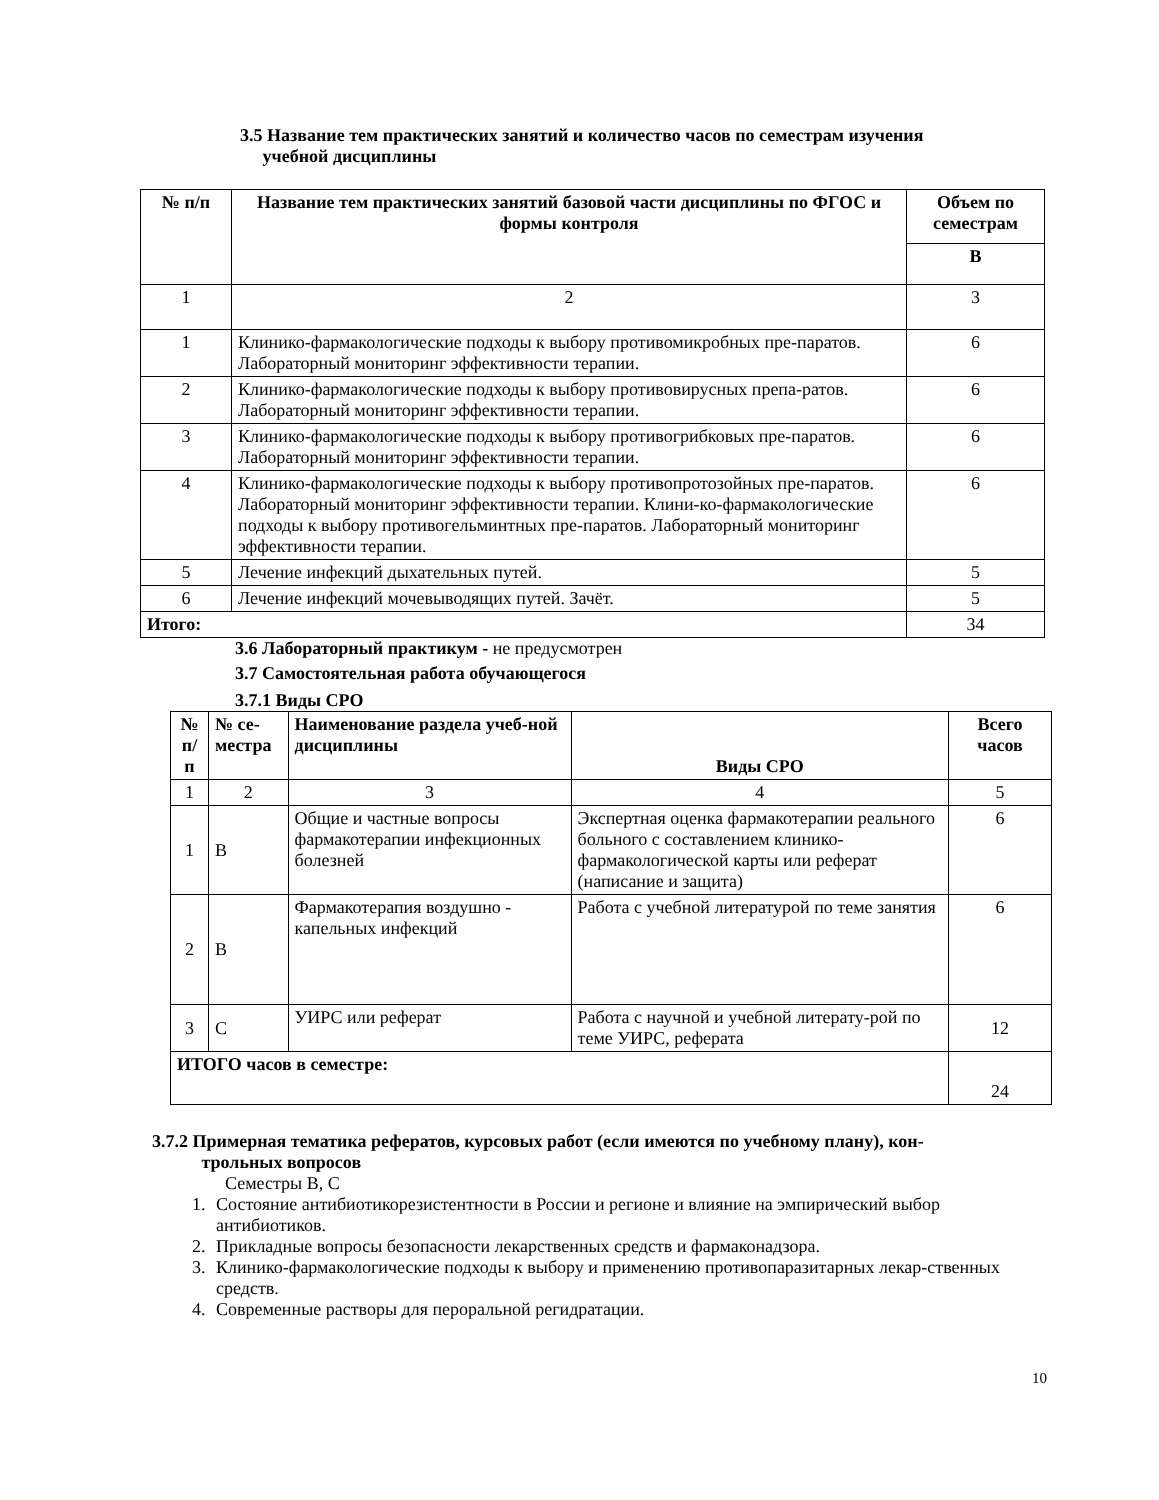3.5 Название тем практических занятий и количество часов по семестрам изучения
учебной дисциплины
| № п/п | Название тем практических занятий базовой части дисциплины по ФГОС и формы контроля | Объем по семестрам |
| --- | --- | --- |
| | | В |
| 1 | 2 | 3 |
| 1 | Клинико-фармакологические подходы к выбору противомикробных пре-паратов. Лабораторный мониторинг эффективности терапии. | 6 |
| 2 | Клинико-фармакологические подходы к выбору противовирусных препа-ратов. Лабораторный мониторинг эффективности терапии. | 6 |
| 3 | Клинико-фармакологические подходы к выбору противогрибковых пре-паратов. Лабораторный мониторинг эффективности терапии. | 6 |
| 4 | Клинико-фармакологические подходы к выбору противопротозойных пре-паратов. Лабораторный мониторинг эффективности терапии. Клини-ко-фармакологические подходы к выбору противогельминтных пре-паратов. Лабораторный мониторинг эффективности терапии. | 6 |
| 5 | Лечение инфекций дыхательных путей. | 5 |
| 6 | Лечение инфекций мочевыводящих путей. Зачёт. | 5 |
| Итого: | | 34 |
3.6 Лабораторный практикум - не предусмотрен
3.7 Самостоятельная работа обучающегося
3.7.1 Виды СРО
| № п/п | № се-местра | Наименование раздела учеб-ной дисциплины | Виды СРО | Всего часов |
| --- | --- | --- | --- | --- |
| 1 | 2 | 3 | 4 | 5 |
| 1 | В | Общие и частные вопросы фармакотерапии инфекционных болезней | Экспертная оценка фармакотерапии реального больного с составлением клинико-фармакологической карты или реферат (написание и защита) | 6 |
| 2 | В | Фармакотерапия воздушно - капельных инфекций | Работа с учебной литературой по теме занятия | 6 |
| 3 | С | УИРС или реферат | Работа с научной и учебной литерату-рой по теме УИРС, реферата | 12 |
| ИТОГО часов в семестре: | | | | 24 |
3.7.2 Примерная тематика рефератов, курсовых работ (если имеются по учебному плану), кон-
трольных вопросов
Семестры В, С
1. Состояние антибиотикорезистентности в России и регионе и влияние на эмпирический выбор антибиотиков.
2. Прикладные вопросы безопасности лекарственных средств и фармаконадзора.
3. Клинико-фармакологические подходы к выбору и применению противопаразитарных лекар-ственных средств.
4. Современные растворы для пероральной регидратации.
10